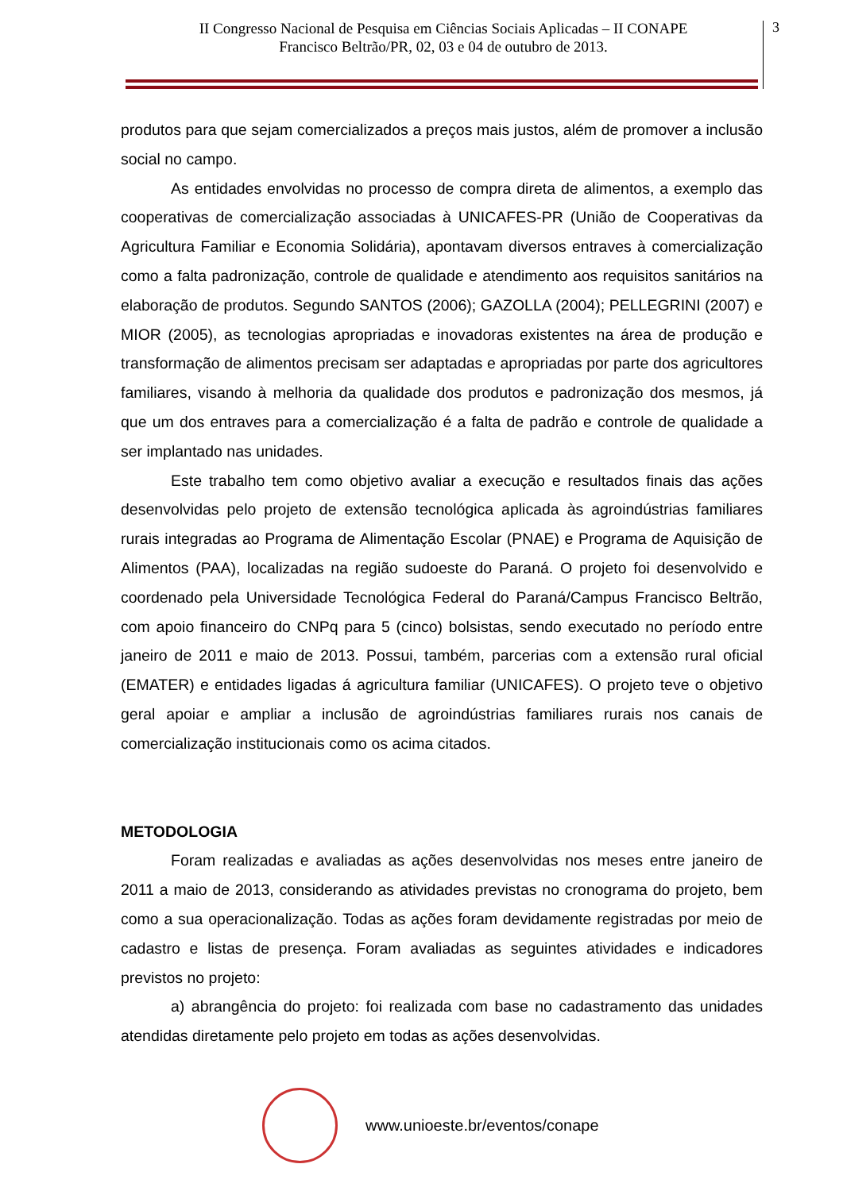II Congresso Nacional de Pesquisa em Ciências Sociais Aplicadas – II CONAPE
Francisco Beltrão/PR, 02, 03 e 04 de outubro de 2013.
3
produtos para que sejam comercializados a preços mais justos, além de promover a inclusão social no campo.
As entidades envolvidas no processo de compra direta de alimentos, a exemplo das cooperativas de comercialização associadas à UNICAFES-PR (União de Cooperativas da Agricultura Familiar e Economia Solidária), apontavam diversos entraves à comercialização como a falta padronização, controle de qualidade e atendimento aos requisitos sanitários na elaboração de produtos. Segundo SANTOS (2006); GAZOLLA (2004); PELLEGRINI (2007) e MIOR (2005), as tecnologias apropriadas e inovadoras existentes na área de produção e transformação de alimentos precisam ser adaptadas e apropriadas por parte dos agricultores familiares, visando à melhoria da qualidade dos produtos e padronização dos mesmos, já que um dos entraves para a comercialização é a falta de padrão e controle de qualidade a ser implantado nas unidades.
Este trabalho tem como objetivo avaliar a execução e resultados finais das ações desenvolvidas pelo projeto de extensão tecnológica aplicada às agroindústrias familiares rurais integradas ao Programa de Alimentação Escolar (PNAE) e Programa de Aquisição de Alimentos (PAA), localizadas na região sudoeste do Paraná. O projeto foi desenvolvido e coordenado pela Universidade Tecnológica Federal do Paraná/Campus Francisco Beltrão, com apoio financeiro do CNPq para 5 (cinco) bolsistas, sendo executado no período entre janeiro de 2011 e maio de 2013. Possui, também, parcerias com a extensão rural oficial (EMATER) e entidades ligadas á agricultura familiar (UNICAFES). O projeto teve o objetivo geral apoiar e ampliar a inclusão de agroindústrias familiares rurais nos canais de comercialização institucionais como os acima citados.
METODOLOGIA
Foram realizadas e avaliadas as ações desenvolvidas nos meses entre janeiro de 2011 a maio de 2013, considerando as atividades previstas no cronograma do projeto, bem como a sua operacionalização. Todas as ações foram devidamente registradas por meio de cadastro e listas de presença. Foram avaliadas as seguintes atividades e indicadores previstos no projeto:
a) abrangência do projeto: foi realizada com base no cadastramento das unidades atendidas diretamente pelo projeto em todas as ações desenvolvidas.
www.unioeste.br/eventos/conape